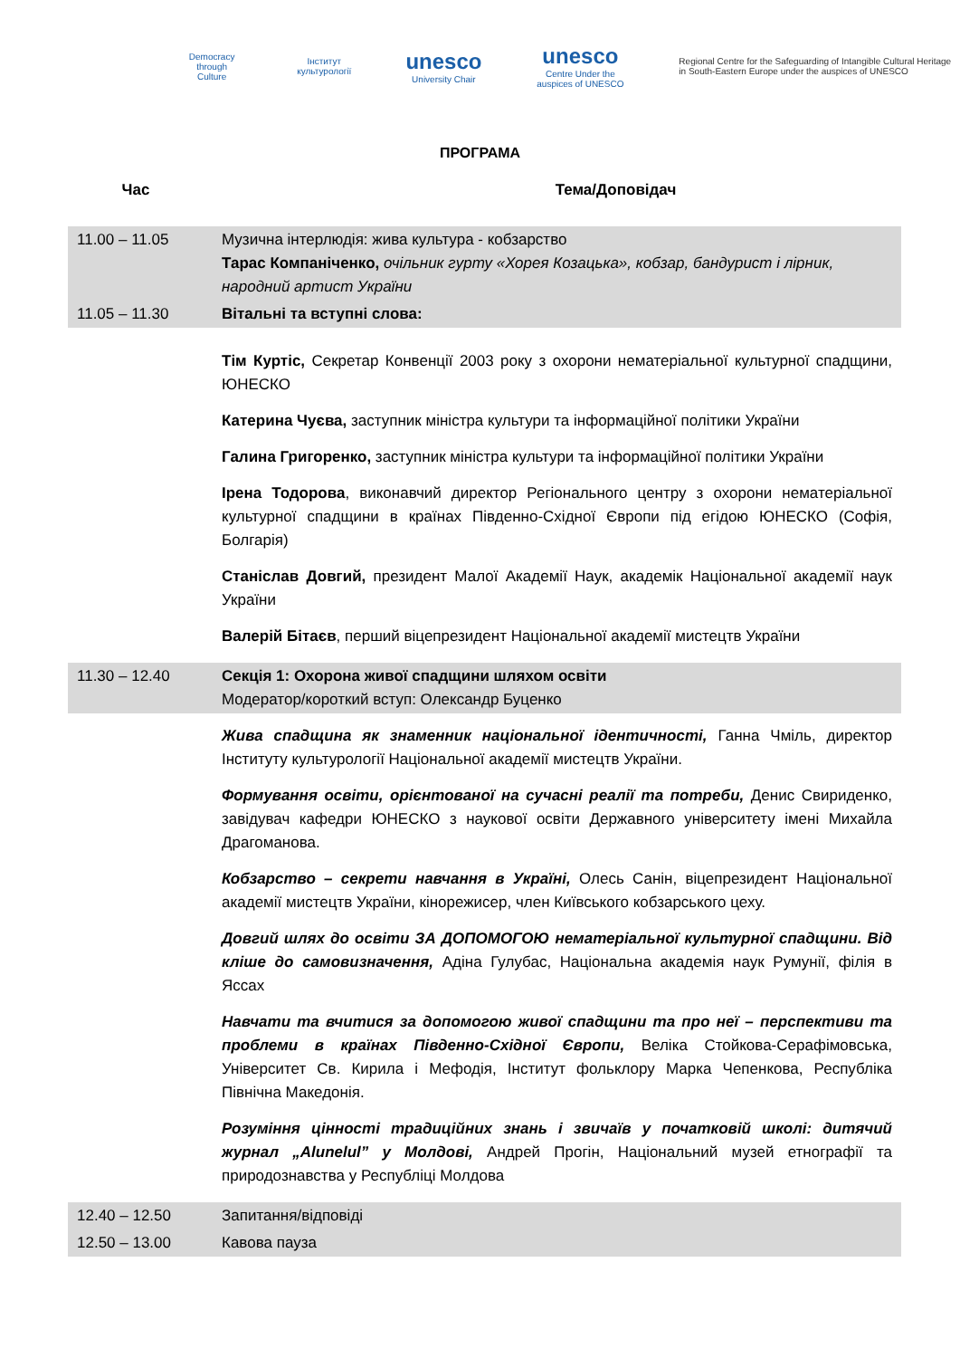Democracy through Culture Інститут культурології
unesco
University Chair
unesco
Centre Under the auspices of UNESCO
Regional Centre for the Safeguarding of Intangible Cultural Heritage in South-Eastern Europe under the auspices of UNESCO
ПРОГРАМА
Час Тема/Доповідач
| 11.00 – 11.05 | Музична інтерлюдія: жива культура - кобзарство Тарас Компаніченко, очільник гурту «Хорея Козацька», кобзар, бандурист і лірник, народний артист України |
| 11.05 – 11.30 | Вітальні та вступні слова: |
| | Тім Куртіс, Секретар Конвенції 2003 року з охорони нематеріальної культурної спадщини, ЮНЕСКО Катерина Чуєва, заступник міністра культури та інформаційної політики України Галина Григоренко, заступник міністра культури та інформаційної політики України Ірена Тодорова , виконавчий директор Регіонального центру з охорони нематеріальної культурної спадщини в країнах Південно-Східної Європи під егідою ЮНЕСКО (Софія, Болгарія) Станіслав Довгий, президент Малої Академії Наук, академік Національної академії наук України Валерій Бітаєв , перший віцепрезидент Національної академії мистецтв України |
| 11.30 – 12.40 | Секція 1: Охорона живої спадщини шляхом освіти Модератор/короткий вступ: Олександр Буценко |
| | Жива спадщина як знаменник національної ідентичності, Ганна Чміль, директор Інституту культурології Національної академії мистецтв України. Формування освіти, орієнтованої на сучасні реалії та потреби, Денис Свириденко, завідувач кафедри ЮНЕСКО з наукової освіти Державного університету імені Михайла Драгоманова. Кобзарство – секрети навчання в Україні, Олесь Санін, віцепрезидент Національної академії мистецтв України, кінорежисер, член Київського кобзарського цеху. Довгий шлях до освіти ЗА ДОПОМОГОЮ нематеріальної культурної спадщини. Від кліше до самовизначення, Адіна Гулубас, Національна академія наук Румунії, філія в Яссах Навчати та вчитися за допомогою живої спадщини та про неї – перспективи та проблеми в країнах Південно-Східної Європи, Веліка Стойкова-Серафімовська, Університет Св. Кирила і Мефодія, Інститут фольклору Марка Чепенкова, Республіка Північна Македонія. Розуміння цінності традиційних знань і звичаїв у початковій школі: дитячий журнал „Alunelul” у Молдові, Андрей Прогін, Національний музей етнографії та природознавства у Республіці Молдова |
| 12.40 – 12.50 | Запитання/відповіді |
| 12.50 – 13.00 | Кавова пауза |